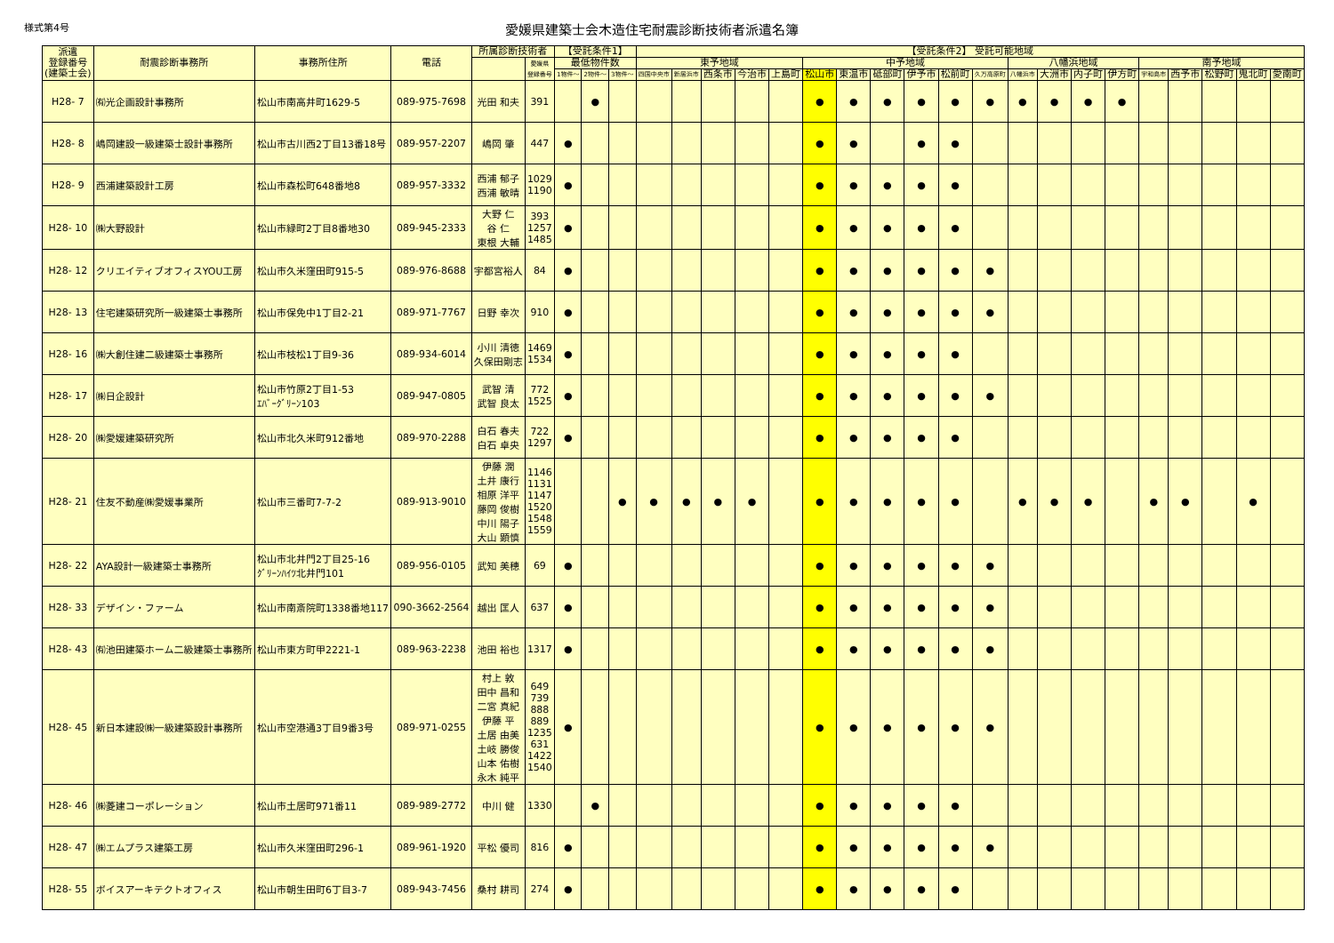様式第4号
愛媛県建築士会木造住宅耐震診断技術者派遣名簿
| 派遣 登録番号 (建築士会) | 耐震診断事務所 | 事務所住所 | 電話 | 所属診断技術者 | | 【受託条件1】 | | | 【受託条件2】 受託可能地域 | | | | | | | | | | | | | | | | | | | |
| --- | --- | --- | --- | --- | --- | --- | --- | --- | --- | --- | --- | --- | --- | --- | --- | --- | --- | --- | --- | --- | --- | --- | --- | --- | --- | --- | --- | --- |
| | | | | | 愛媛県 登録番号 | 最低物件数 | | | 東予地域 | | | | | 中予地域 | | | | | | 八幡浜地域 | | | | 南予地域 | | | | |
| | | | | | | 1物件～ | 2物件～ | 3物件～ | 四国中央市 | 新居浜市 | 西条市 | 今治市 | 上島町 | 松山市 | 東温市 | 砥部町 | 伊予市 | 松前町 | 久万高原町 | 八幡浜市 | 大洲市 | 内子町 | 伊方町 | 宇和島市 | 西予市 | 松野町 | 鬼北町 | 愛南町 |
| H28- 7 | ㈲光企画設計事務所 | 松山市南高井町1629-5 | 089-975-7698 | 光田 和夫 | 391 | | ● | | | | | | | ● | ● | ● | ● | ● | ● | ● | ● | ● | ● | | | | | |
| H28- 8 | 嶋岡建設一級建築士設計事務所 | 松山市古川西2丁目13番18号 | 089-957-2207 | 嶋岡 肇 | 447 | ● | | | | | | | | ● | ● | | ● | ● | | | | | | | | | | |
| H28- 9 | 西浦建築設計工房 | 松山市森松町648番地8 | 089-957-3332 | 西浦 郁子 西浦 敏晴 | 1029 1190 | ● | | | | | | | | ● | ● | ● | ● | ● | | | | | | | | | | |
| H28- 10 | ㈱大野設計 | 松山市緑町2丁目8番地30 | 089-945-2333 | 大野 仁 谷 仁 東根 大輔 | 393 1257 1485 | ● | | | | | | | | ● | ● | ● | ● | ● | | | | | | | | | | |
| H28- 12 | クリエイティブオフィスYOU工房 | 松山市久米窪田町915-5 | 089-976-8688 | 宇都宮裕人 | 84 | ● | | | | | | | | ● | ● | ● | ● | ● | ● | | | | | | | | | |
| H28- 13 | 住宅建築研究所一級建築士事務所 | 松山市保免中1丁目2-21 | 089-971-7767 | 日野 幸次 | 910 | ● | | | | | | | | ● | ● | ● | ● | ● | ● | | | | | | | | | |
| H28- 16 | ㈱大創住建二級建築士事務所 | 松山市枝松1丁目9-36 | 089-934-6014 | 小川 清徳 久保田剛志 | 1469 1534 | ● | | | | | | | | ● | ● | ● | ● | ● | | | | | | | | | | |
| H28- 17 | ㈱日企設計 | 松山市竹原2丁目1-53 ｴﾊﾞｰｸﾞﾘｰﾝ103 | 089-947-0805 | 武智 清 武智 良太 | 772 1525 | ● | | | | | | | | ● | ● | ● | ● | ● | ● | | | | | | | | | |
| H28- 20 | ㈱愛媛建築研究所 | 松山市北久米町912番地 | 089-970-2288 | 白石 春夫 白石 卓央 | 722 1297 | ● | | | | | | | | ● | ● | ● | ● | ● | | | | | | | | | | |
| H28- 21 | 住友不動産㈱愛媛事業所 | 松山市三番町7-7-2 | 089-913-9010 | 伊藤 潤 土井 康行 相原 洋平 藤岡 俊樹 中川 陽子 大山 顕慎 | 1146 1131 1147 1520 1548 1559 | | | ● | ● | ● | ● | ● | | ● | ● | ● | ● | ● | | ● | ● | ● | | ● | ● | | ● | |
| H28- 22 | AYA設計一級建築士事務所 | 松山市北井門2丁目25-16 ｸﾞﾘｰﾝﾊｲﾂ北井門101 | 089-956-0105 | 武知 美穂 | 69 | ● | | | | | | | | ● | ● | ● | ● | ● | ● | | | | | | | | | |
| H28- 33 | デザイン・ファーム | 松山市南斎院町1338番地117 | 090-3662-2564 | 越出 匡人 | 637 | ● | | | | | | | | ● | ● | ● | ● | ● | ● | | | | | | | | | |
| H28- 43 | ㈲池田建築ホーム二級建築士事務所 | 松山市東方町甲2221-1 | 089-963-2238 | 池田 裕也 | 1317 | ● | | | | | | | | ● | ● | ● | ● | ● | ● | | | | | | | | | |
| H28- 45 | 新日本建設㈱一級建築設計事務所 | 松山市空港通3丁目9番3号 | 089-971-0255 | 村上 敦 田中 昌和 二宮 真紀 伊藤 平 土居 由美 土岐 勝俊 山本 佑樹 永木 純平 | 649 739 888 889 1235 631 1422 1540 | ● | | | | | | | | ● | ● | ● | ● | ● | ● | | | | | | | | | |
| H28- 46 | ㈱菱建コーポレーション | 松山市土居町971番11 | 089-989-2772 | 中川 健 | 1330 | | ● | | | | | | | ● | ● | ● | ● | ● | | | | | | | | | | |
| H28- 47 | ㈱エムプラス建築工房 | 松山市久米窪田町296-1 | 089-961-1920 | 平松 優司 | 816 | ● | | | | | | | | ● | ● | ● | ● | ● | ● | | | | | | | | | |
| H28- 55 | ボイスアーキテクトオフィス | 松山市朝生田町6丁目3-7 | 089-943-7456 | 桑村 耕司 | 274 | ● | | | | | | | | ● | ● | ● | ● | ● | | | | | | | | | | |